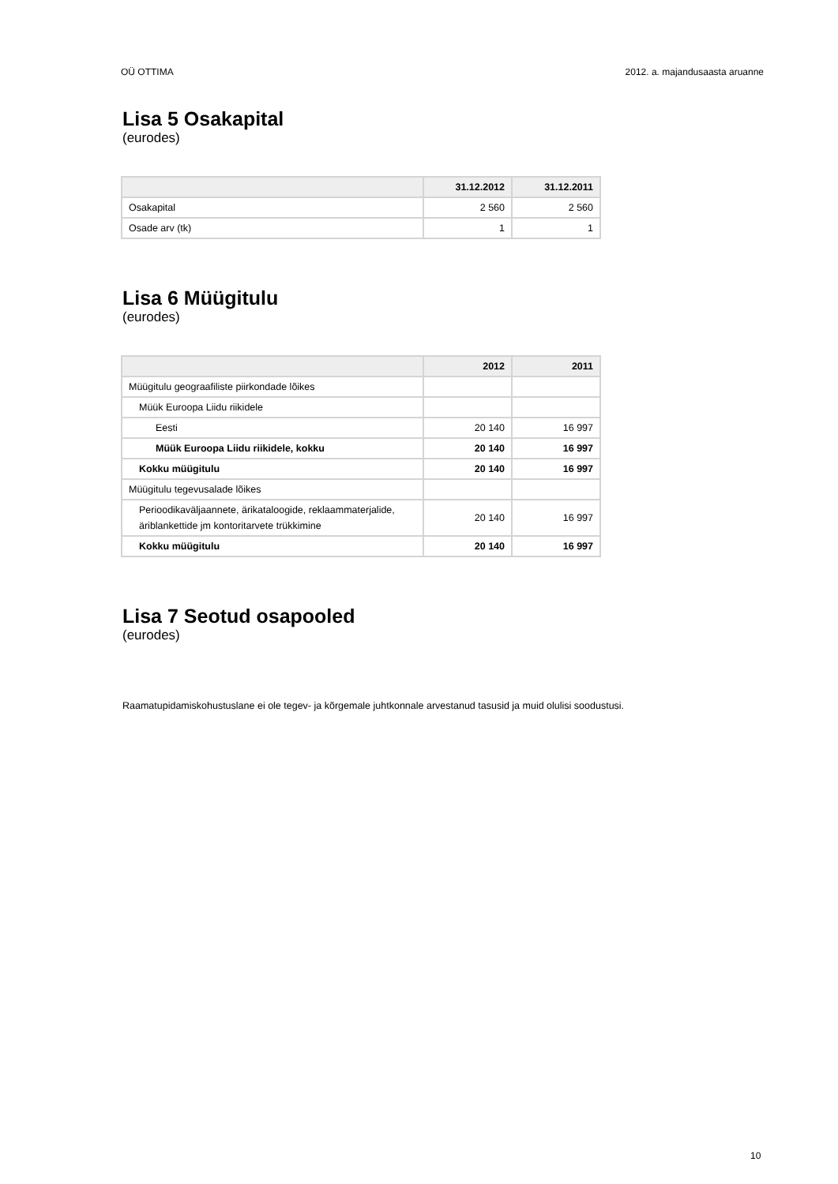OÜ OTTIMA 2012. a. majandusaasta aruanne
Lisa 5 Osakapital
(eurodes)
| | 31.12.2012 | 31.12.2011 |
| --- | --- | --- |
| Osakapital | 2 560 | 2 560 |
| Osade arv (tk) | 1 | 1 |
Lisa 6 Müügitulu
(eurodes)
| | 2012 | 2011 |
| --- | --- | --- |
| Müügitulu geograafiliste piirkondade lõikes | | |
| Müük Euroopa Liidu riikidele | | |
| Eesti | 20 140 | 16 997 |
| Müük Euroopa Liidu riikidele, kokku | 20 140 | 16 997 |
| Kokku müügitulu | 20 140 | 16 997 |
| Müügitulu tegevusalade lõikes | | |
| Perioodikaväljaannete, ärikataloogide, reklaammaterjalide, äriblankettide jm kontoritarvete trükkimine | 20 140 | 16 997 |
| Kokku müügitulu | 20 140 | 16 997 |
Lisa 7 Seotud osapooled
(eurodes)
Raamatupidamiskohustuslane ei ole tegev- ja kõrgemale juhtkonnale arvestanud tasusid ja muid olulisi soodustusi.
10